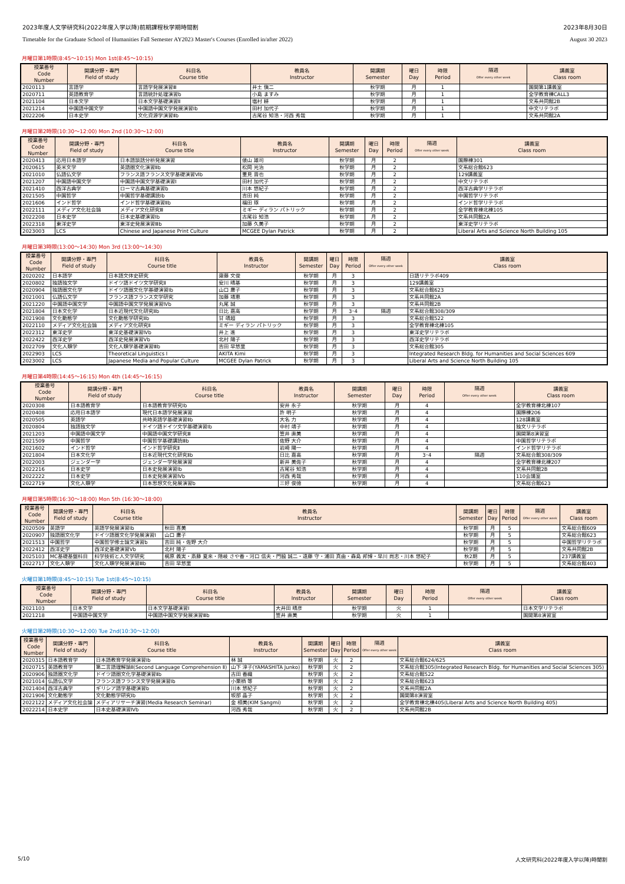2023年度人文学研究科(2022年度入学以降)前期課程秋学期時間割
Timetable for the Graduate School of Humanities Fall Semester AY2023 Master's Courses (Enrolled in/after 2022)
2023年8月30日
August 30 2023
月曜日第1時限(8:45～10:15) Mon 1st(8:45～10:15)
| 授業番号 Code Number | 開講分野・専門 Field of study | 科目名 Course title | 教員名 Instructor | 開講期 Semester | 曜日 Day | 時限 Period | 隔週 Offer every other week | 講義室 Class room |
| --- | --- | --- | --- | --- | --- | --- | --- | --- |
| 2020113 | 言語学 | 言語学発展演習Ⅲ | 井土 愼二 | 秋学期 | 月 | 1 | | 国開第1講義室 |
| 2020711 | 英語教育学 | 言語統計処理演習b | 小島 ますみ | 秋学期 | 月 | 1 | | 全学教育棟CALL3 |
| 2021104 | 日本文学 | 日本文学基礎演習Ⅱ | 塩村 耕 | 秋学期 | 月 | 1 | | 文系共同館2B |
| 2021214 | 中国語中国文学 | 中国語中国文学発展演習Ⅰb | 田村 加代子 | 秋学期 | 月 | 1 | | 中文リテラボ |
| 2022206 | 日本史学 | 文化資源学演習Ⅱb | 古尾谷 知浩・河西 秀哉 | 秋学期 | 月 | 1 | | 文系共同館2A |
月曜日第2時限(10:30～12:00) Mon 2nd (10:30～12:00)
| 授業番号 Code Number | 開講分野・専門 Field of study | 科目名 Course title | 教員名 Instructor | 開講期 Semester | 曜日 Day | 時限 Period | 隔週 Offer every other week | 講義室 Class room |
| --- | --- | --- | --- | --- | --- | --- | --- | --- |
| 2020413 | 応用日本語学 | 日本語談話分析発展演習 | 俵山 雄司 | 秋学期 | 月 | 2 | | 国際棟301 |
| 2020615 | 英米文学 | 英語圏文化演習Ⅱb | 松岡 光治 | 秋学期 | 月 | 2 | | 文系総合館623 |
| 2021010 | 仏語仏文学 | フランス語フランス文学基礎演習Ⅵb | 重見 晋也 | 秋学期 | 月 | 2 | | 129講義室 |
| 2021207 | 中国語中国文学 | 中国語中国文学基礎演習Ⅰ | 田村 加代子 | 秋学期 | 月 | 2 | | 中文リテラボ |
| 2021410 | 西洋古典学 | ローマ古典基礎演習b | 川本 悠紀子 | 秋学期 | 月 | 2 | | 西洋古典学リテラボ |
| 2021505 | 中国哲学 | 中国哲学基礎講読Ⅰb | 吉田 純 | 秋学期 | 月 | 2 | | 中国哲学リテラボ |
| 2021606 | インド哲学 | インド哲学基礎演習Ⅱb | 福田 琢 | 秋学期 | 月 | 2 | | インド哲学リテラボ |
| 2022111 | メディア文化社会論 | メディア文化研究Ⅲ | ミギー ディラン パトリック | 秋学期 | 月 | 2 | | 全学教育棟北棟105 |
| 2022208 | 日本史学 | 日本史基礎演習Ⅰb | 古尾谷 知浩 | 秋学期 | 月 | 2 | | 文系共同館2A |
| 2022318 | 東洋史学 | 東洋史発展演習Ⅲb | 加藤 久美子 | 秋学期 | 月 | 2 | | 東洋史学リテラボ |
| 2023003 | LCS | Chinese and Japanese Print Culture | MCGEE Dylan Patrick | 秋学期 | 月 | 2 | | Liberal Arts and Science North Building 105 |
月曜日第3時限(13:00～14:30) Mon 3rd (13:00～14:30)
| 授業番号 Code Number | 開講分野・専門 Field of study | 科目名 Course title | 教員名 Instructor | 開講期 Semester | 曜日 Day | 時限 Period | 隔週 Offer every other week | 講義室 Class room |
| --- | --- | --- | --- | --- | --- | --- | --- | --- |
| 2020202 | 日本語学 | 日本語文体史研究 | 齋藤 文俊 | 秋学期 | 月 | 3 | | 日語リテラボ409 |
| 2020802 | 独語独文学 | ドイツ語ドイツ文学研究Ⅱ | 安川 晴基 | 秋学期 | 月 | 3 | | 129講義室 |
| 2020904 | 独語圏文化学 | ドイツ語圏文化学基礎演習Ⅰb | 山口 庸子 | 秋学期 | 月 | 3 | | 文系総合館623 |
| 2021001 | 仏語仏文学 | フランス語フランス文学研究 | 加藤 靖恵 | 秋学期 | 月 | 3 | | 文系共同館2A |
| 2021220 | 中国語中国文学 | 中国語中国文学発展演習Ⅳb | 丸尾 誠 | 秋学期 | 月 | 3 | | 文系共同館2B |
| 2021804 | 日本文化学 | 日本近現代文化研究Ⅱb | 日比 嘉高 | 秋学期 | 月 | 3･4 | 隔週 | 文系総合館308/309 |
| 2021908 | 文化動態学 | 文化動態学研究Ⅱb | 甘 靖超 | 秋学期 | 月 | 3 | | 文系総合館522 |
| 2022110 | メディア文化社会論 | メディア文化研究Ⅱ | ミギー ディラン パトリック | 秋学期 | 月 | 3 | | 全学教育棟北棟105 |
| 2022312 | 東洋史学 | 東洋史基礎演習Ⅳb | 井上 進 | 秋学期 | 月 | 3 | | 東洋史学リテラボ |
| 2022422 | 西洋史学 | 西洋史発展演習Ⅴb | 北村 陽子 | 秋学期 | 月 | 3 | | 西洋史学リテラボ |
| 2022709 | 文化人類学 | 文化人類学基礎演習Ⅲb | 吉田 早悠里 | 秋学期 | 月 | 3 | | 文系総合館305 |
| 2022903 | LCS | Theoretical Linguistics I | AKITA Kimi | 秋学期 | 月 | 3 | | Integrated Research Bldg. for Humanities and Social Sciences 609 |
| 2023002 | LCS | Japanese Media and Popular Culture | MCGEE Dylan Patrick | 秋学期 | 月 | 3 | | Liberal Arts and Science North Building 105 |
月曜日第4時限(14:45～16:15) Mon 4th (14:45～16:15)
| 授業番号 Code Number | 開講分野・専門 Field of study | 科目名 Course title | 教員名 Instructor | 開講期 Semester | 曜日 Day | 時限 Period | 隔週 Offer every other week | 講義室 Class room |
| --- | --- | --- | --- | --- | --- | --- | --- | --- |
| 2020308 | 日本語教育学 | 日本語教育学研究Ⅰb | 安井 永子 | 秋学期 | 月 | 4 | | 全学教育棟北棟107 |
| 2020408 | 応用日本語学 | 現代日本語学発展演習 | 許 明子 | 秋学期 | 月 | 4 | | 国際棟206 |
| 2020505 | 英語学 | 共時英語学基礎演習Ⅱb | 大名 力 | 秋学期 | 月 | 4 | | 128講義室 |
| 2020804 | 独語独文学 | ドイツ語ドイツ文学基礎演習Ⅰb | 中村 靖子 | 秋学期 | 月 | 4 | | 独文リテラボ |
| 2021203 | 中国語中国文学 | 中国語中国文学研究Ⅲ | 笠井 直美 | 秋学期 | 月 | 4 | | 国開第8演習室 |
| 2021509 | 中国哲学 | 中国哲学基礎講読Ⅲb | 佐野 大介 | 秋学期 | 月 | 4 | | 中国哲学リテラボ |
| 2021602 | インド哲学 | インド哲学研究Ⅱ | 岩崎 陽一 | 秋学期 | 月 | 4 | | インド哲学リテラボ |
| 2021804 | 日本文化学 | 日本近現代文化研究Ⅱb | 日比 嘉高 | 秋学期 | 月 | 3･4 | 隔週 | 文系総合館308/309 |
| 2022003 | ジェンダー学 | ジェンダー学発展演習 | 新井 美佐子 | 秋学期 | 月 | 4 | | 全学教育棟北棟207 |
| 2022216 | 日本史学 | 日本史発展演習Ⅰb | 古尾谷 知浩 | 秋学期 | 月 | 4 | | 文系共同館2B |
| 2022222 | 日本史学 | 日本史発展演習Ⅳb | 河西 秀哉 | 秋学期 | 月 | 4 | | 110会議室 |
| 2022719 | 文化人類学 | 日本思想文化発展演習b | 三好 俊徳 | 秋学期 | 月 | 4 | | 文系総合館623 |
月曜日第5時限(16:30～18:00) Mon 5th (16:30～18:00)
| 授業番号 Code Number | 開講分野・専門 Field of study | 科目名 Course title | 教員名 Instructor | 開講期 Semester | 曜日 Day | 時限 Period | 隔週 Offer every other week | 講義室 Class room |
| --- | --- | --- | --- | --- | --- | --- | --- | --- |
| 2020509 | 英語学 | 英語学発展演習Ⅰb | 秋田 喜美 | 秋学期 | 月 | 5 | | 文系総合館609 |
| 2020907 | 独語圏文化学 | ドイツ語圏文化学発展演習Ⅰ | 山口 庸子 | 秋学期 | 月 | 5 | | 文系総合館623 |
| 2021513 | 中国哲学 | 中国哲学修士論文演習b | 吉田 純・佐野 大介 | 秋学期 | 月 | 5 | | 中国哲学リテラボ |
| 2022412 | 西洋史学 | 西洋史基礎演習Ⅴb | 北村 陽子 | 秋学期 | 月 | 5 | | 文系共同館2B |
| 2025103 | MC基礎基盤科目 | 科学技術と人文学研究 | 梶原 義実・斎藤 夏来・隠岐 さや香・河口 信夫・門脇 誠二・遠藤 守・浦田 真由・森島 邦博・早川 尚志・川本 悠紀子 | 秋2期 | 月 | 5 | | 237講義室 |
| 2022717 | 文化人類学 | 文化人類学発展演習Ⅲb | 吉田 早悠里 | 秋学期 | 月 | 5 | | 文系総合館403 |
火曜日第1時限(8:45～10:15) Tue 1st(8:45～10:15)
| 授業番号 Code Number | 開講分野・専門 Field of study | 科目名 Course title | 教員名 Instructor | 開講期 Semester | 曜日 Day | 時限 Period | 隔週 Offer every other week | 講義室 Class room |
| --- | --- | --- | --- | --- | --- | --- | --- | --- |
| 2021103 | 日本文学 | 日本文学基礎演習Ⅰ | 大井田 晴彦 | 秋学期 | 火 | 1 | | 日本文学リテラボ |
| 2021218 | 中国語中国文学 | 中国語中国文学発展演習Ⅲb | 笠井 直美 | 秋学期 | 火 | 1 | | 国開第8演習室 |
火曜日第2時限(10:30～12:00) Tue 2nd(10:30～12:00)
| 授業番号 Code Number | 開講分野・専門 Field of study | 科目名 Course title | 教員名 Instructor | 開講期 Semester | 曜日 Day | 時限 Period | 隔週 Offer every other week | 講義室 Class room |
| --- | --- | --- | --- | --- | --- | --- | --- | --- |
| 2020315 | 日本語教育学 | 日本語教育学発展演習Ⅰb | 林 誠 | 秋学期 | 火 | 2 | | 文系総合館624/625 |
| 2020715 | 英語教育学 | 第二言語理解論Ⅱ(Second Language Comprehension Ⅱ) | 山下 淳子(YAMASHITA Junko) | 秋学期 | 火 | 2 | | 文系総合館305(Integrated Research Bldg. for Humanities and Social Sciences 305) |
| 2020906 | 独語圏文化学 | ドイツ語圏文化学基礎演習Ⅱb | 古田 香織 | 秋学期 | 火 | 2 | | 文系総合館522 |
| 2021014 | 仏語仏文学 | フランス語フランス文学発展演習Ⅰb | 小栗栖 等 | 秋学期 | 火 | 2 | | 文系総合館623 |
| 2021404 | 西洋古典学 | ギリシア語学基礎演習b | 川本 悠紀子 | 秋学期 | 火 | 2 | | 文系共同館2A |
| 2021906 | 文化動態学 | 文化動態学研究Ⅰb | 坂部 晶子 | 秋学期 | 火 | 2 | | 国開第8演習室 |
| 2022122 | メディア文化社会論 | メディアリサーチ演習(Media Research Seminar) | 金 相美(KIM Sangmi) | 秋学期 | 火 | 2 | | 全学教育棟北棟405(Liberal Arts and Science North Building 405) |
| 2022214 | 日本史学 | 日本史基礎演習Ⅳb | 河西 秀哉 | 秋学期 | 火 | 2 | | 文系共同館2B |
5/10 人文研究科(2022年度入学以降)時間割